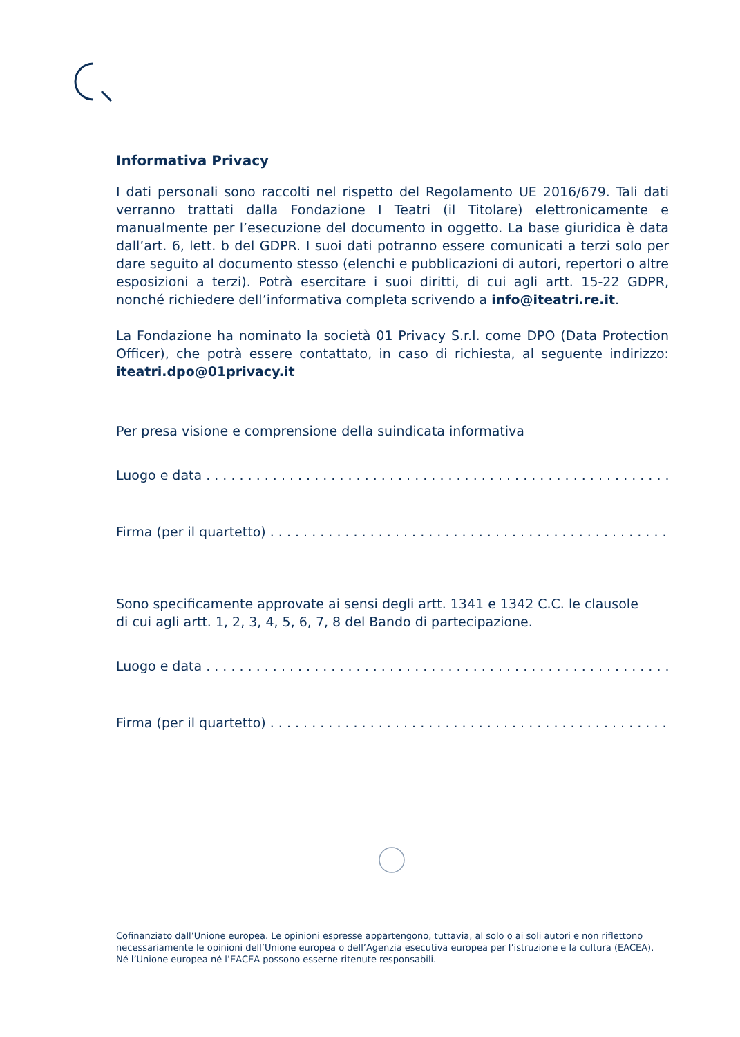Informativa Privacy
I dati personali sono raccolti nel rispetto del Regolamento UE 2016/679. Tali dati verranno trattati dalla Fondazione I Teatri (il Titolare) elettronicamente e manualmente per l’esecuzione del documento in oggetto. La base giuridica è data dall’art. 6, lett. b del GDPR. I suoi dati potranno essere comunicati a terzi solo per dare seguito al documento stesso (elenchi e pubblicazioni di autori, repertori o altre esposizioni a terzi). Potrà esercitare i suoi diritti, di cui agli artt. 15-22 GDPR, nonché richiedere dell’informativa completa scrivendo a info@iteatri.re.it.
La Fondazione ha nominato la società 01 Privacy S.r.l. come DPO (Data Protection Officer), che potrà essere contattato, in caso di richiesta, al seguente indirizzo: iteatri.dpo@01privacy.it
Per presa visione e comprensione della suindicata informativa
Luogo e data. . . . . . . . . . . . . . . . . . . . . . . . . . . . . . . . . . . . . . . . . . . . . . . . . . . . . . . . . . . . . . . . . . .
Firma (per il quartetto). . . . . . . . . . . . . . . . . . . . . . . . . . . . . . . . . . . . . . . . . . . . . . . . . . . . . . . . . . . . .
Sono specificamente approvate ai sensi degli artt. 1341 e 1342 C.C. le clausole
di cui agli artt. 1, 2, 3, 4, 5, 6, 7, 8 del Bando di partecipazione.
Luogo e data. . . . . . . . . . . . . . . . . . . . . . . . . . . . . . . . . . . . . . . . . . . . . . . . . . . . . . . . . . . . . . . . . . .
Firma (per il quartetto). . . . . . . . . . . . . . . . . . . . . . . . . . . . . . . . . . . . . . . . . . . . . . . . . . . . . . . . . . . . .
Cofinanziato dall’Unione europea. Le opinioni espresse appartengono, tuttavia, al solo o ai soli autori e non riflettono necessariamente le opinioni dell’Unione europea o dell’Agenzia esecutiva europea per l’istruzione e la cultura (EACEA). Né l’Unione europea né l’EACEA possono esserne ritenute responsabili.